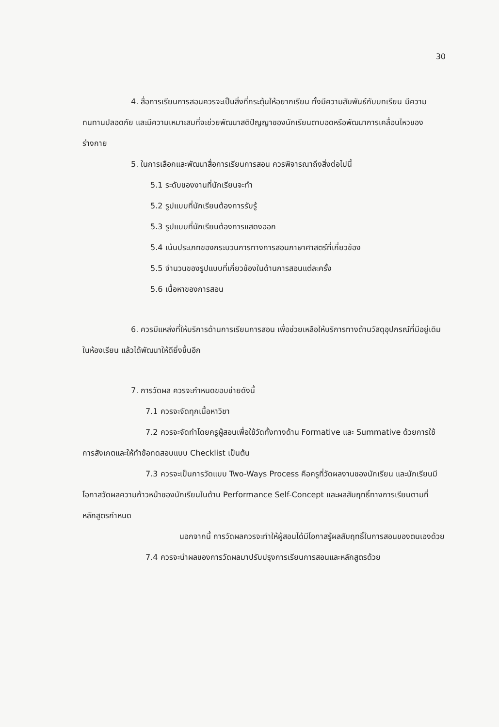30
4. สื่อการเรียนการสอนควรจะเป็นสิ่งที่กระตุ้นให้อยากเรียน ทั้งมีความสัมพันธ์กับบทเรียน มีความทนทานปลอดภัย และมีความเหมาะสมที่จะช่วยพัฒนาสติปัญญาของนักเรียนตาบอดหรือพัฒนาการเคลื่อนไหวของร่างกาย
5. ในการเลือกและพัฒนาสื่อการเรียนการสอน ควรพิจารณาถึงสิ่งต่อไปนี้
5.1 ระดับของงานที่นักเรียนจะทำ
5.2 รูปแบบที่นักเรียนต้องการรับรู้
5.3 รูปแบบที่นักเรียนต้องการแสดงออก
5.4 เน้นประเภทของกระบวนการทางการสอนภาษาศาสตร์ที่เกี่ยวข้อง
5.5 จำนวนของรูปแบบที่เกี่ยวข้องในด้านการสอนแต่ละครั้ง
5.6 เนื้อหาของการสอน
6. ควรมีแหล่งที่ให้บริการด้านการเรียนการสอน เพื่อช่วยเหลือให้บริการทางด้านวัสดุอุปกรณ์ที่มีอยู่เดิมในห้องเรียน แล้วได้พัฒนาให้ดียิ่งขึ้นอีก
7. การวัดผล ควรจะกำหนดขอบข่ายดังนี้
7.1 ควรจะจัดทุกเนื้อหาวิชา
7.2 ควรจะจัดทำโดยครูผู้สอนเพื่อใช้วัดทั้งทางด้าน Formative และ Summative ด้วยการใช้การสังเกตและให้ทำข้อทดสอบแบบ Checklist เป็นต้น
7.3 ควรจะเป็นการวัดแบบ Two-Ways Process คือครูที่วัดผลงานของนักเรียน และนักเรียนมีโอกาสวัดผลความก้าวหน้าของนักเรียนในด้าน Performance Self-Concept และผลสัมฤทธิ์ทางการเรียนตามที่หลักสูตรกำหนด
นอกจากนี้ การวัดผลควรจะทำให้ผู้สอนได้มีโอกาสรู้ผลสัมฤทธิ์ในการสอนของตนเองด้วย
7.4 ควรจะนำผลของการวัดผลมาปรับปรุงการเรียนการสอนและหลักสูตรด้วย